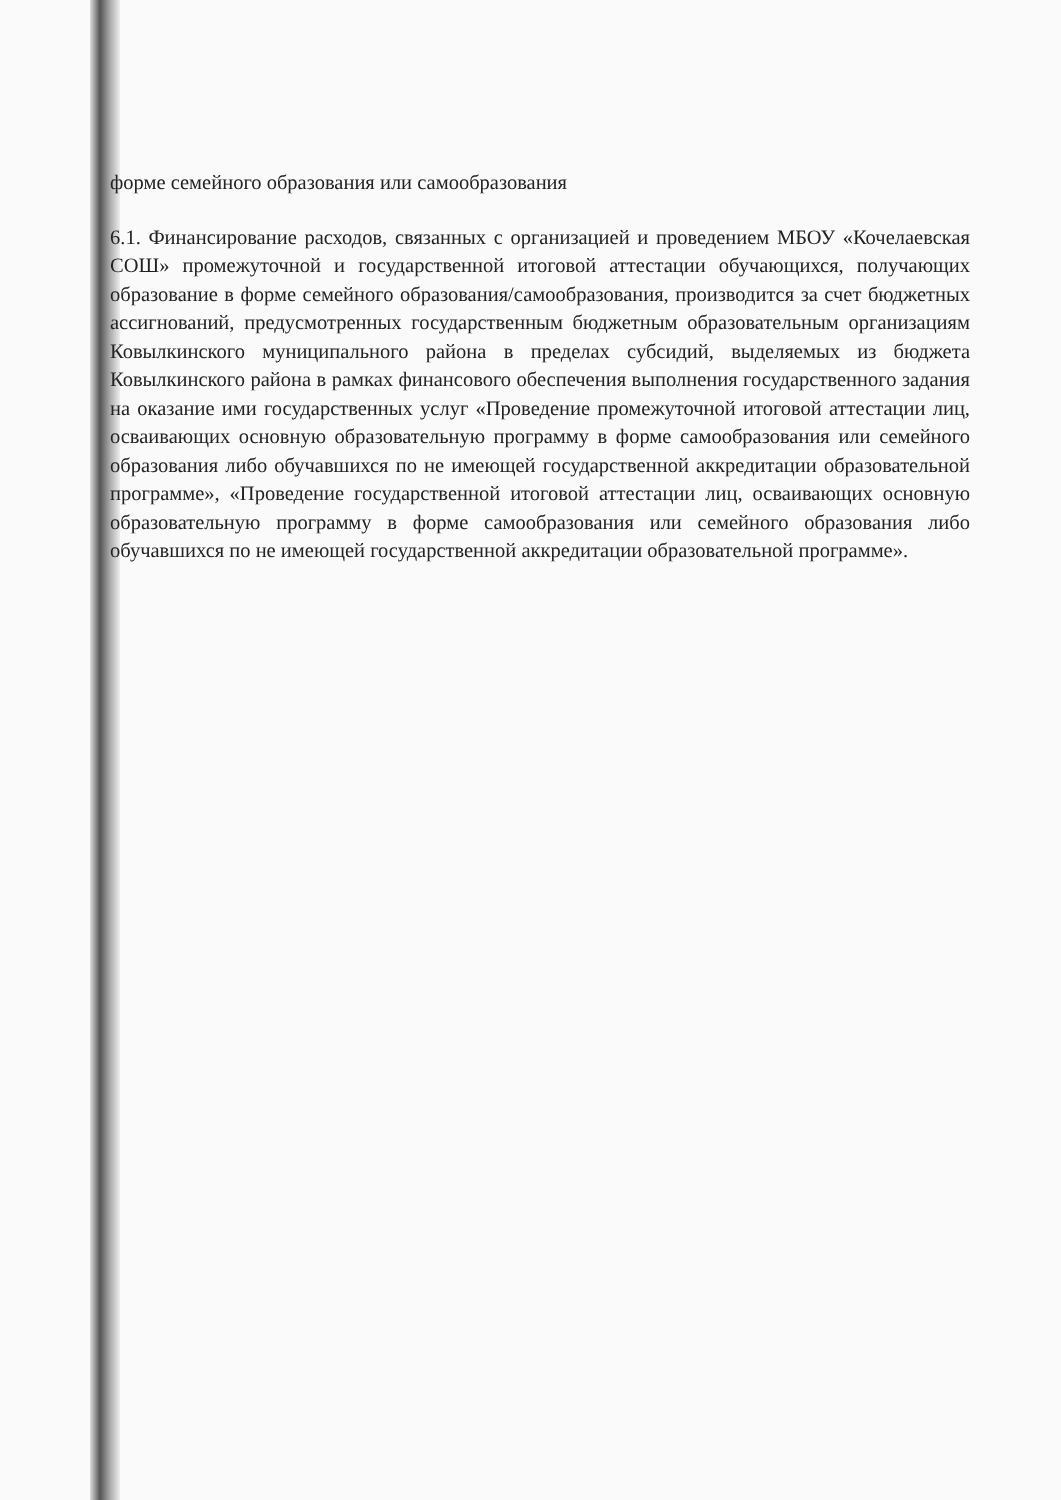форме семейного образования или самообразования
6.1. Финансирование расходов, связанных с организацией и проведением МБОУ «Кочелаевская СОШ» промежуточной и государственной итоговой аттестации обучающихся, получающих образование в форме семейного образования/самообразования, производится за счет бюджетных ассигнований, предусмотренных государственным бюджетным образовательным организациям Ковылкинского муниципального района в пределах субсидий, выделяемых из бюджета Ковылкинского района в рамках финансового обеспечения выполнения государственного задания на оказание ими государственных услуг «Проведение промежуточной итоговой аттестации лиц, осваивающих основную образовательную программу в форме самообразования или семейного образования либо обучавшихся по не имеющей государственной аккредитации образовательной программе», «Проведение государственной итоговой аттестации лиц, осваивающих основную образовательную программу в форме самообразования или семейного образования либо обучавшихся по не имеющей государственной аккредитации образовательной программе».